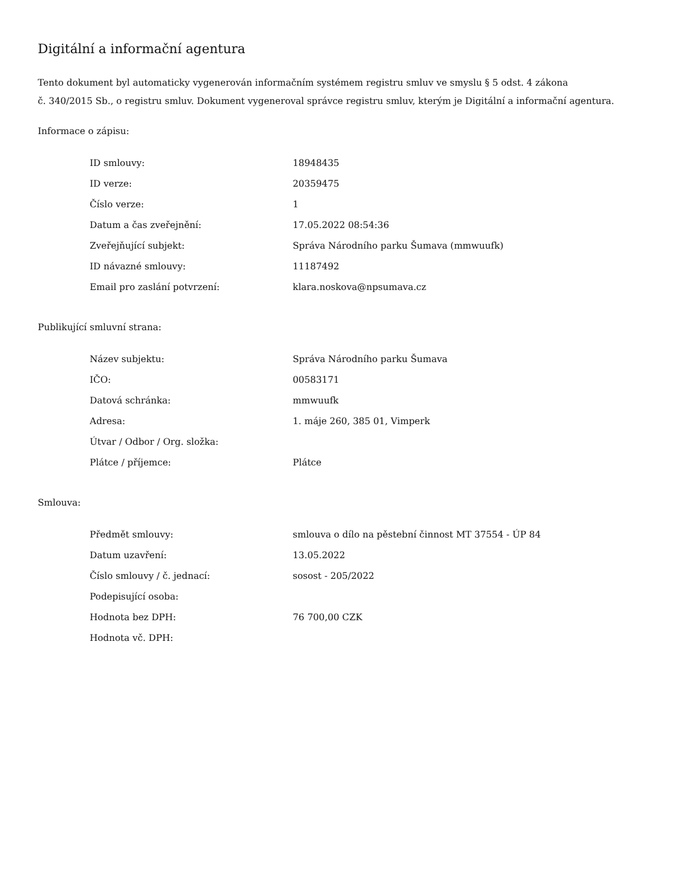Digitální a informační agentura
Tento dokument byl automaticky vygenerován informačním systémem registru smluv ve smyslu § 5 odst. 4 zákona
č. 340/2015 Sb., o registru smluv. Dokument vygeneroval správce registru smluv, kterým je Digitální a informační agentura.
Informace o zápisu:
| ID smlouvy: | 18948435 |
| ID verze: | 20359475 |
| Číslo verze: | 1 |
| Datum a čas zveřejnění: | 17.05.2022 08:54:36 |
| Zveřejňující subjekt: | Správa Národního parku Šumava (mmwuufk) |
| ID návazné smlouvy: | 11187492 |
| Email pro zaslání potvrzení: | klara.noskova@npsumava.cz |
Publikující smluvní strana:
| Název subjektu: | Správa Národního parku Šumava |
| IČO: | 00583171 |
| Datová schránka: | mmwuufk |
| Adresa: | 1. máje 260, 385 01, Vimperk |
| Útvar / Odbor / Org. složka: | |
| Plátce / příjemce: | Plátce |
Smlouva:
| Předmět smlouvy: | smlouva o dílo na pěstební činnost MT 37554 - ÚP 84 |
| Datum uzavření: | 13.05.2022 |
| Číslo smlouvy / č. jednací: | sosost - 205/2022 |
| Podepisující osoba: | |
| Hodnota bez DPH: | 76 700,00 CZK |
| Hodnota vč. DPH: | |